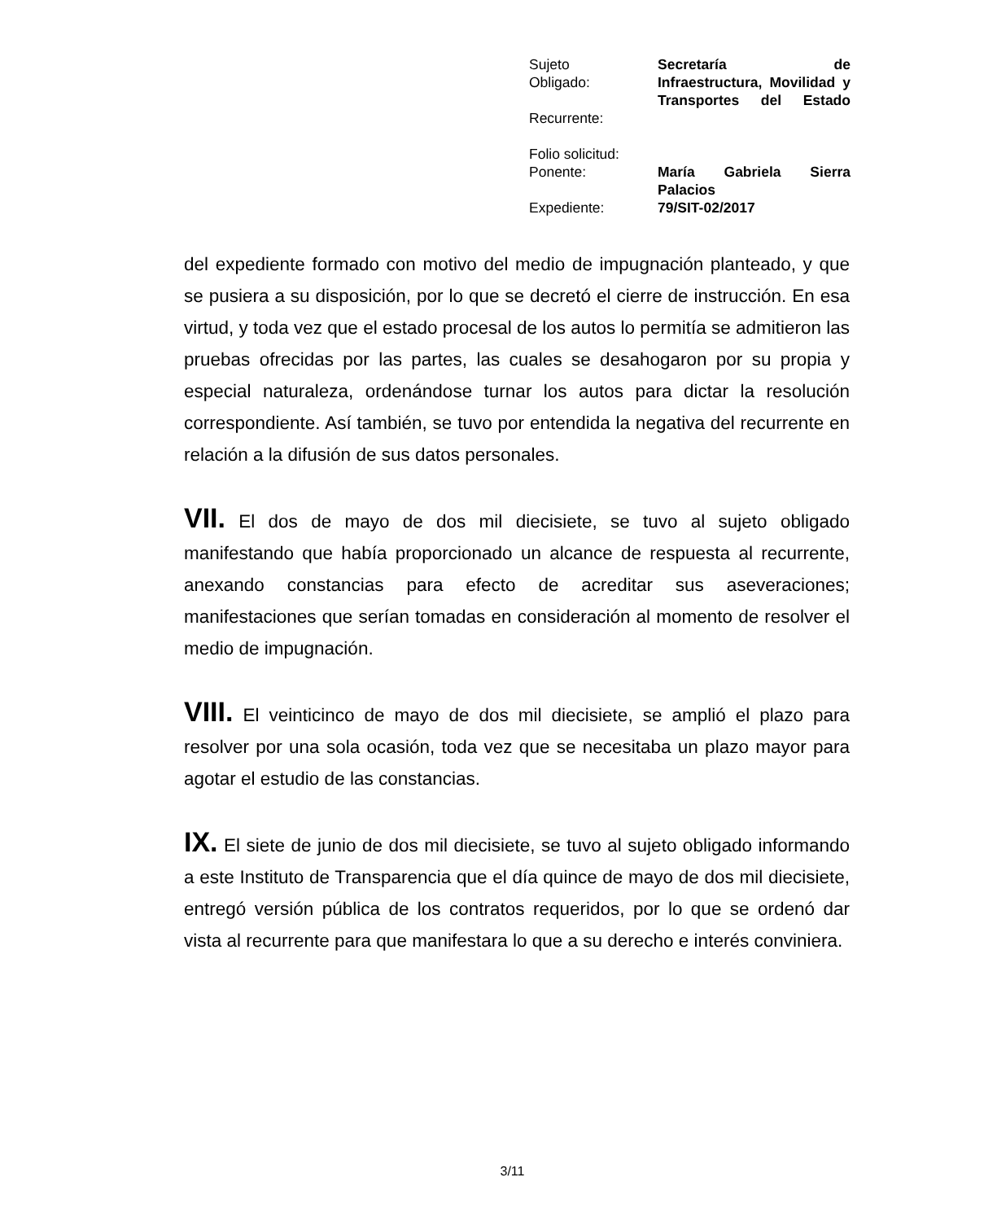| Sujeto Obligado: | Secretaría de Infraestructura, Movilidad y Transportes del Estado |
| Recurrente: | |
| Folio solicitud: | |
| Ponente: | María Gabriela Sierra Palacios |
| Expediente: | 79/SIT-02/2017 |
del expediente formado con motivo del medio de impugnación planteado, y que se pusiera a su disposición, por lo que se decretó el cierre de instrucción. En esa virtud, y toda vez que el estado procesal de los autos lo permitía se admitieron las pruebas ofrecidas por las partes, las cuales se desahogaron por su propia y especial naturaleza, ordenándose turnar los autos para dictar la resolución correspondiente. Así también, se tuvo por entendida la negativa del recurrente en relación a la difusión de sus datos personales.
VII. El dos de mayo de dos mil diecisiete, se tuvo al sujeto obligado manifestando que había proporcionado un alcance de respuesta al recurrente, anexando constancias para efecto de acreditar sus aseveraciones; manifestaciones que serían tomadas en consideración al momento de resolver el medio de impugnación.
VIII. El veinticinco de mayo de dos mil diecisiete, se amplió el plazo para resolver por una sola ocasión, toda vez que se necesitaba un plazo mayor para agotar el estudio de las constancias.
IX. El siete de junio de dos mil diecisiete, se tuvo al sujeto obligado informando a este Instituto de Transparencia que el día quince de mayo de dos mil diecisiete, entregó versión pública de los contratos requeridos, por lo que se ordenó dar vista al recurrente para que manifestara lo que a su derecho e interés conviniera.
3/11